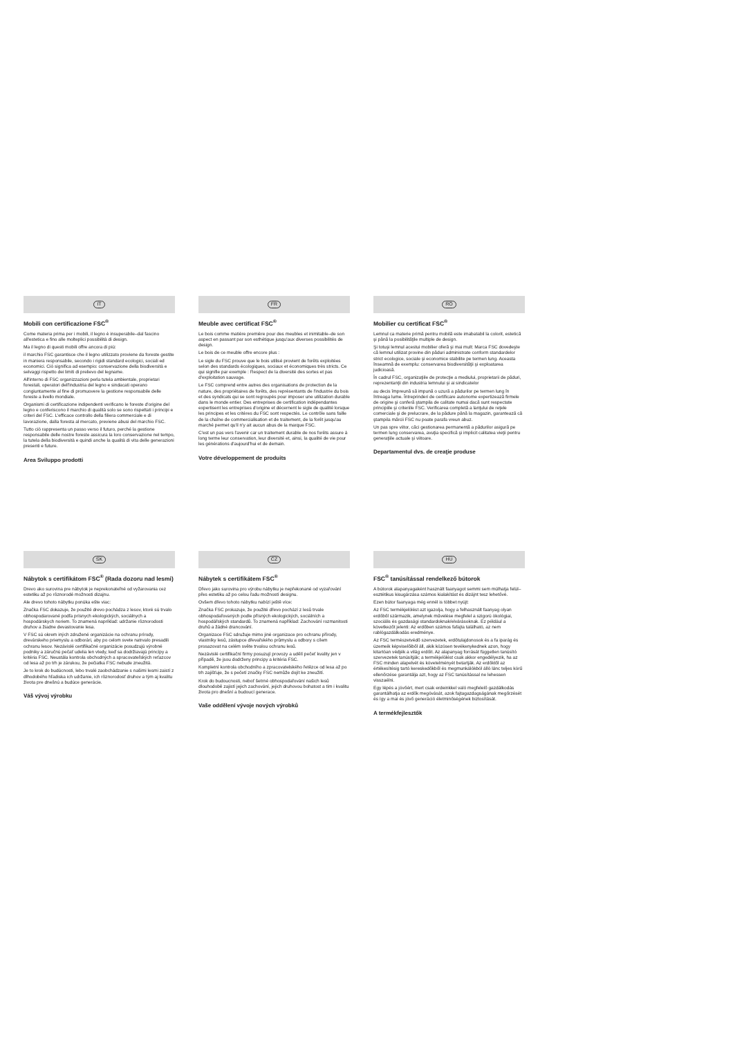IT
Mobili con certificazione FSC<sup>®</sup>
Come materia prima per i mobili, il legno è insuperabile–dal fascino all'estetica e fino alle molteplici possibilità di design.
Ma il legno di questi mobili offre ancora di più:
il marchio FSC garantisce che il legno utilizzato proviene da foreste gestite in maniera responsabile, secondo i rigidi standard ecologici, sociali ed economici. Ciò significa ad esempio: conservazione della biodiversità e selvaggi rispetto dei limiti di prelievo del legname.
All'interno di FSC organizzazioni perla tutela ambientale, proprietari forestali, operatori dell'industria del legno e sindacati operano congiuntamente al fine di promuovere la gestione responsabile delle foreste a livello mondiale.
Organismi di certificazione indipendenti verificano le foreste d'origine del legno e conferiscono il marchio di qualità solo se sono rispettati i principi e criteri del FSC. L'efficace controllo della filiera commerciale e di lavorazione, dalla foresta al mercato, previene abusi del marchio FSC.
Tutto ciò rappresenta un passo verso il futuro, perché la gestione responsabile delle nostre foreste assicura la loro conservazione nel tempo, la tutela della biodiversità e quindi anche la qualità di vita delle generazioni presenti e future.
Area Sviluppo prodotti
FR
Meuble avec certificat FSC<sup>®</sup>
Le bois comme matière première pour des meubles et inimitable–de son aspect en passant par son esthétique jusqu'aux diverses possibilités de design.
Le bois de ce meuble offre encore plus :
Le sigle du FSC prouve que le bois utilisé provient de forêts exploitées selon des standards écologiques, sociaux et économiques très stricts. Ce qui signifie par exemple : Respect de la diversité des sortes et pas d'exploitation sauvage.
Le FSC comprend entre autres des organisations de protection de la nature, des propriétaires de forêts, des représentants de l'industrie du bois et des syndicats qui se sont regroupés pour imposer une utilization durable dans le monde entier. Des entreprises de certification indépendantes expertisent les entreprises d'origine et décernent le sigle de qualité lorsque les principes et les critères du FSC sont respectés. Le contrôle sans faille de la chaîne de commercialisation et de traitement, de la forêt jusqu'au marché permet qu'il n'y ait aucun abus de la marque FSC.
C'est un pas vers l'avenir car un traitement durable de nos forêts assure à long terme leur conservation, leur diversité et, ainsi, la qualité de vie pour les générations d'aujourd'hui et de demain.
Votre développement de produits
RO
Mobilier cu certificat FSC<sup>®</sup>
Lemnul ca materie primă pentru mobilă este imabatabil la colorit, estetică şi până la posibilităţile multiple de design.
Şi totuşi lemnul acestui mobilier oferă şi mai mult: Marca FSC dovedeşte că lemnul utilizat provine din păduri administrate conform standardelor strict ecologice, sociale şi economice stabilite pe termen lung. Aceasta înseamnă de exemplu: conservarea biodiversităţii şi exploatarea judicioasă.
În cadrul FSC, organizaţiile de protecţie a mediului, proprietarii de păduri, reprezentanţii din industria lemnului şi ai sindicatelor
au decis împreună să impună o uzură a pădurilor pe termen lung în întreaga lume. Întreprinderi de certificare autonome expertizează firmele de origine şi conferă ştampila de calitate numai dacă sunt respectate principiile şi criteriile FSC. Verificarea completă a lanţului de reţele comerciale şi de prelucrare, de la pădure până la magazin, garantează că ştampila mărcii FSC nu poate parafa vreun abuz.
Un pas spre viitor, căci gestionarea permanentă a pădurilor asigură pe termen lung conservarea, avuţia specifică şi implicit calitatea vieţii pentru generaţiile actuale şi viitoare.
Departamentul dvs. de creaţie produse
SK
Nábytok s certifikátom FSC<sup>®</sup> (Rada dozoru nad lesmi)
Drevo ako surovina pre nábytok je neprekonateľné od vyžarovania cez estetiku až po rôznorodé možnosti dizajnu.
Ale drevo tohoto nábytku ponúka ešte viac:
Značka FSC dokazuje, že použité drevo pochádza z lesov, ktoré sú trvalo obhospodarované podľa prísnych ekologických, sociálnych a hospodárskych noriem. To znamená napríklad: udržanie rôznorodosti druhov a žiadne devastovanie lesa.
V FSC sú okrem iných združené organizácie na ochranu prírody, drevárskeho priemyslu a odborári, aby po celom svete natrvalo presadili ochranu lesov. Nezávislé certifikačné organizácie posudzujú výrobné podniky a záručnú pečať udelia len vtedy, keď sa dodržiavajú princípy a kritéria FSC. Neustála kontrola obchodných a spracovateľských reťazcov od lesa až po trh je zárukou, že pečiatka FSC nebude zneužitá.
Je to krok do budúcnosti, lebo trvalé zaobchádzanie s našimi lesmi zaistí z dlhodobého hľadiska ich udržanie, ich rôznorodosť druhov a tým aj kvalitu života pre dnešnú a budúce generácie.
Váš vývoj výrobku
CZ
Nábytek s certifikátem FSC<sup>®</sup>
Dřevo jako surovina pro výrobu nábytku je nepřekonané od vyzařování přes estetiku až po celou řadu možností designu.
Ovšem dřevo tohoto nábytku nabízí ještě více:
Značka FSC prokazuje, že použité dřevo pochází z lesů trvale obhospodařovaných podle přísných ekologických, sociálních a hospodářských standardů. To znamená například: Zachování rozmanitosti druhů a žádné drancování.
Organizace FSC sdružuje mimo jiné organizace pro ochranu přírody, vlastníky lesů, zástupce dřevařského průmyslu a odbory s cílem prosazovat na celém světe trvalou ochranu lesů.
Nezávislé certifikační firmy posuzují provozy a udělí pečeť kvality jen v případě, že jsou dodrženy principy a kritéria FSC.
Kompletní kontrola obchodního a zpracovatelského řetězce od lesa až po trh zajišťuje, že s pečetí značky FSC nemůže dojít ke zneužití.
Krok do budoucnosti, neboť šetrné obhospodařování našich lesů dlouhodobě zajistí jejich zachování, jejich druhovou bohatost a tím i kvalitu života pro dnešní a budoucí generace.
Vaše oddělení vývoje nových výrobků
HU
FSC<sup>®</sup> tanúsítással rendelkező bútorok
A bútorok alapanyagaként használt faanyagot semmi sem múlhatja felül–esztétikus kisugárzása számos kialakítást és dizájnt tesz lehetővé.
Ezen bútor faanyaga még ennél is többet nyújt:
Az FSC termékjelölést azt igazolja, hogy a felhasznált faanyag olyan erdőből származik, amelynek művelése megfelel a szigorú ökológiai, szociális és gazdasági standardoknak/elvárásoknak. Ez például a következőt jelenti: Az erdőben számos fafajta található, az nem rablógazdálkodás eredménye.
Az FSC természetvédő szervezetek, erdőtulajdonosok és a fa iparág és üzemeik képviselőiből áll, akik közösen tevékenykednek azon, hogy kitartóan védjék a világ erdőit. Az alapanyag forrását független tanúsító szervezetek tanúsítják; a termékjelölést csak akkor engedélyezik, ha az FSC minden alapelvét és követelményét betartják. Az erdőktől az értékesítésig tartó kereskedőkből és megmunkálókból álló lánc teljes körű ellenőrzése garantálja azt, hogy az FSC tanúsítással ne lehessen visszaélni.
Egy lépés a jövőért, mert csak erdeinkkel való megfelelő gazdálkodás garantálhatja az erdők megóvását, azok fajtagazdagságának megőrzését és így a mai és jövő generáció életminőségének biztosítását.
A termékfejlesztők